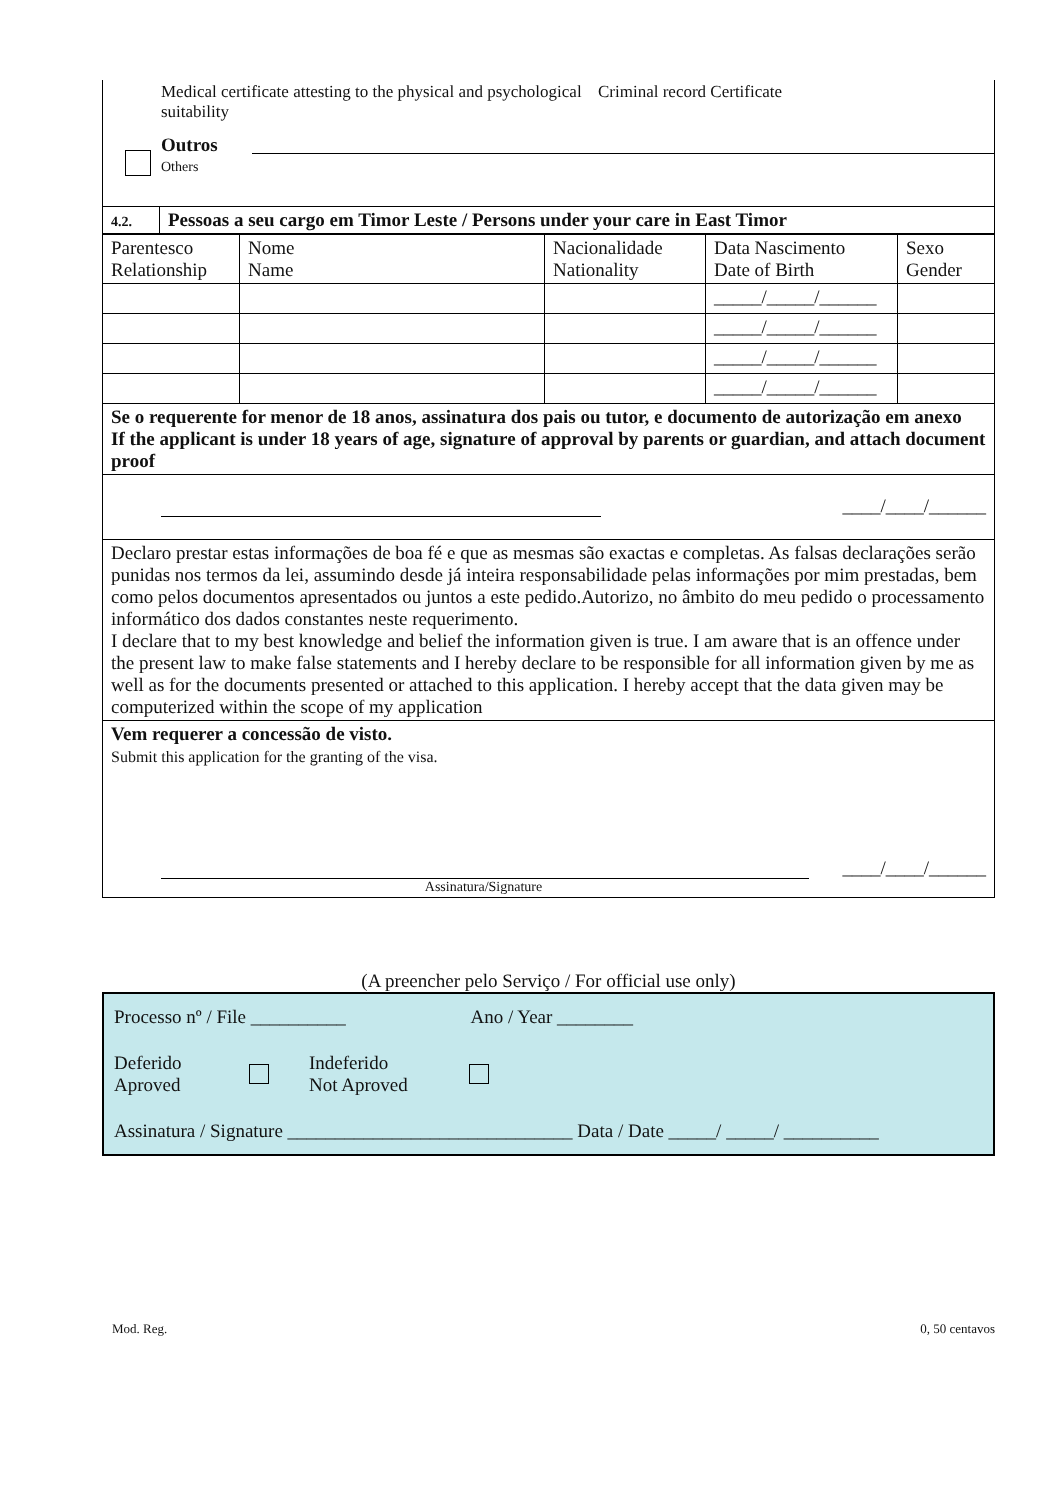Medical certificate attesting to the physical and psychological suitability
Criminal record Certificate
Outros
Others
| 4.2. | Pessoas a seu cargo em Timor Leste / Persons under your care in East Timor |
| Parentesco Relationship | Nome Name | Nacionalidade Nationality | Data Nascimento Date of Birth | Sexo Gender |
| --- | --- | --- | --- | --- |
| | | | _____/_____/______ | |
| | | | _____/_____/______ | |
| | | | _____/_____/______ | |
| | | | _____/_____/______ | |
| Se o requerente for menor de 18 anos, assinatura dos pais ou tutor, e documento de autorização em anexo If the applicant is under 18 years of age, signature of approval by parents or guardian, and attach document proof | | | | |
| ____/____/______ | | | | |
| Declaro prestar estas informações de boa fé e que as mesmas são exactas e completas. As falsas declarações serão punidas nos termos da lei, assumindo desde já inteira responsabilidade pelas informações por mim prestadas, bem como pelos documentos apresentados ou juntos a este pedido.Autorizo, no âmbito do meu pedido o processamento informático dos dados constantes neste requerimento. I declare that to my best knowledge and belief the information given is true. I am aware that is an offence under the present law to make false statements and I hereby declare to be responsible for all information given by me as well as for the documents presented or attached to this application. I hereby accept that the data given may be computerized within the scope of my application | | | | |
| Vem requerer a concessão de visto. Submit this application for the granting of the visa. ____/____/______ Assinatura/Signature | | | | |
(A preencher pelo Serviço / For official use only)
Processo nº / File __________ Ano / Year ________
Deferido
Aproved
Indeferido
Not Aproved
Assinatura / Signature ______________________________ Data / Date _____/ _____/ __________
Mod. Reg. 0, 50 centavos